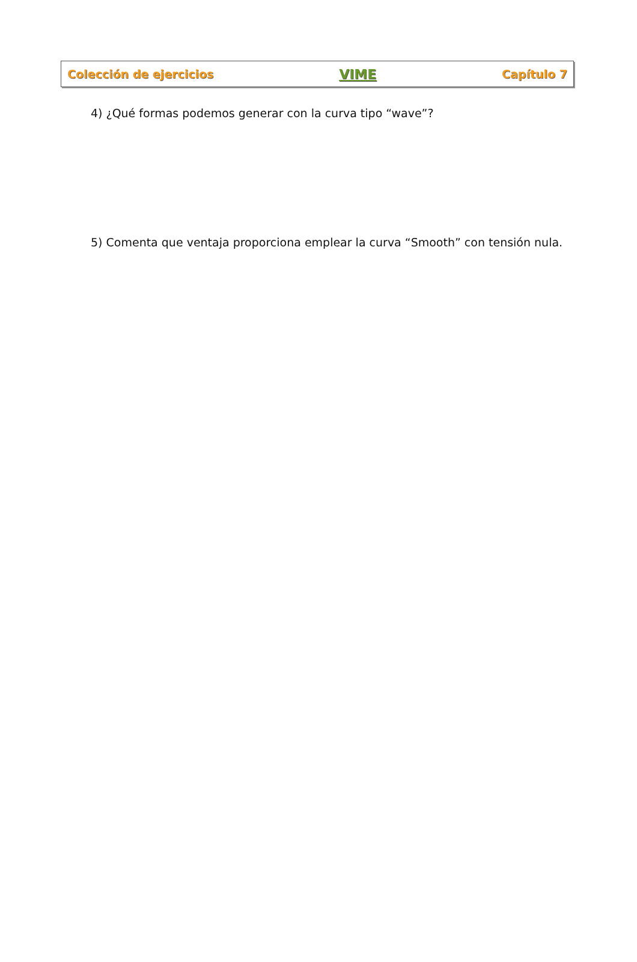Colección de ejercicios VIME Capítulo 7
4) ¿Qué formas podemos generar con la curva tipo “wave”?
5) Comenta que ventaja proporciona emplear la curva “Smooth” con tensión nula.